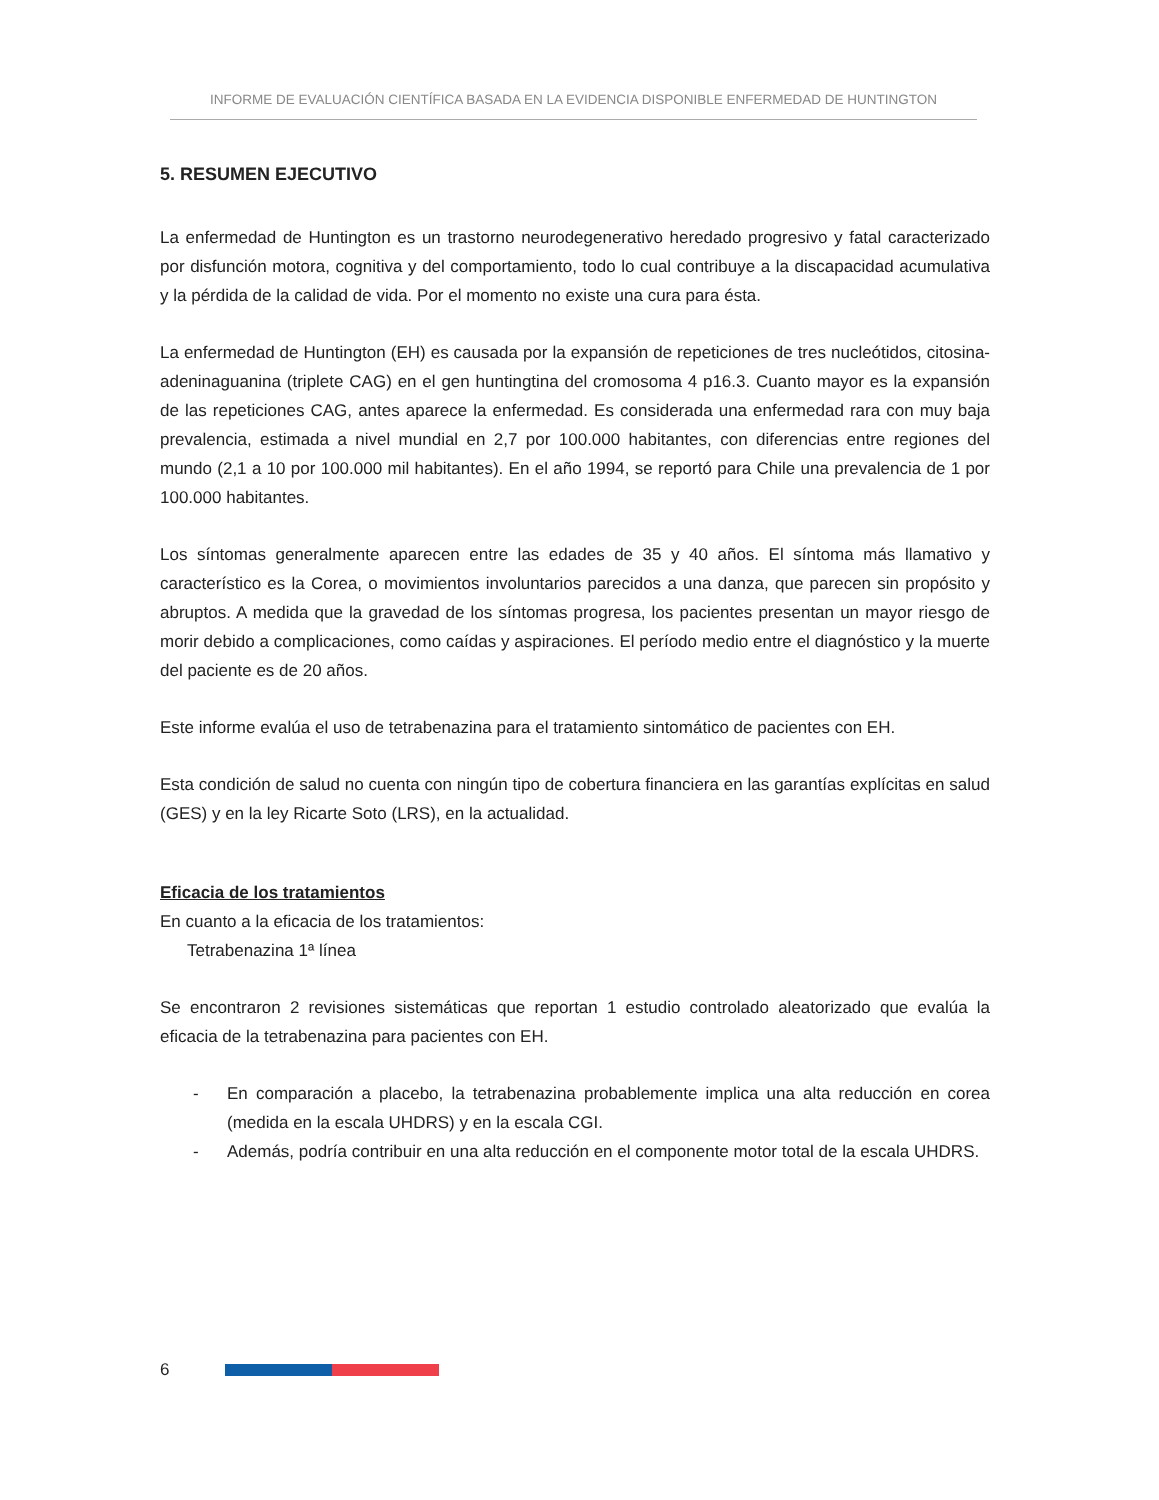INFORME DE EVALUACIÓN CIENTÍFICA BASADA EN LA EVIDENCIA DISPONIBLE ENFERMEDAD DE HUNTINGTON
5. RESUMEN EJECUTIVO
La enfermedad de Huntington es un trastorno neurodegenerativo heredado progresivo y fatal caracterizado por disfunción motora, cognitiva y del comportamiento, todo lo cual contribuye a la discapacidad acumulativa y la pérdida de la calidad de vida. Por el momento no existe una cura para ésta.
La enfermedad de Huntington (EH) es causada por la expansión de repeticiones de tres nucleótidos, citosina-adeninaguanina (triplete CAG) en el gen huntingtina del cromosoma 4 p16.3. Cuanto mayor es la expansión de las repeticiones CAG, antes aparece la enfermedad. Es considerada una enfermedad rara con muy baja prevalencia, estimada a nivel mundial en 2,7 por 100.000 habitantes, con diferencias entre regiones del mundo (2,1 a 10 por 100.000 mil habitantes). En el año 1994, se reportó para Chile una prevalencia de 1 por 100.000 habitantes.
Los síntomas generalmente aparecen entre las edades de 35 y 40 años. El síntoma más llamativo y característico es la Corea, o movimientos involuntarios parecidos a una danza, que parecen sin propósito y abruptos. A medida que la gravedad de los síntomas progresa, los pacientes presentan un mayor riesgo de morir debido a complicaciones, como caídas y aspiraciones. El período medio entre el diagnóstico y la muerte del paciente es de 20 años.
Este informe evalúa el uso de tetrabenazina para el tratamiento sintomático de pacientes con EH.
Esta condición de salud no cuenta con ningún tipo de cobertura financiera en las garantías explícitas en salud (GES) y en la ley Ricarte Soto (LRS), en la actualidad.
Eficacia de los tratamientos
En cuanto a la eficacia de los tratamientos:
Tetrabenazina 1ª línea
Se encontraron 2 revisiones sistemáticas que reportan 1 estudio controlado aleatorizado que evalúa la eficacia de la tetrabenazina para pacientes con EH.
- En comparación a placebo, la tetrabenazina probablemente implica una alta reducción en corea (medida en la escala UHDRS) y en la escala CGI.
- Además, podría contribuir en una alta reducción en el componente motor total de la escala UHDRS.
6